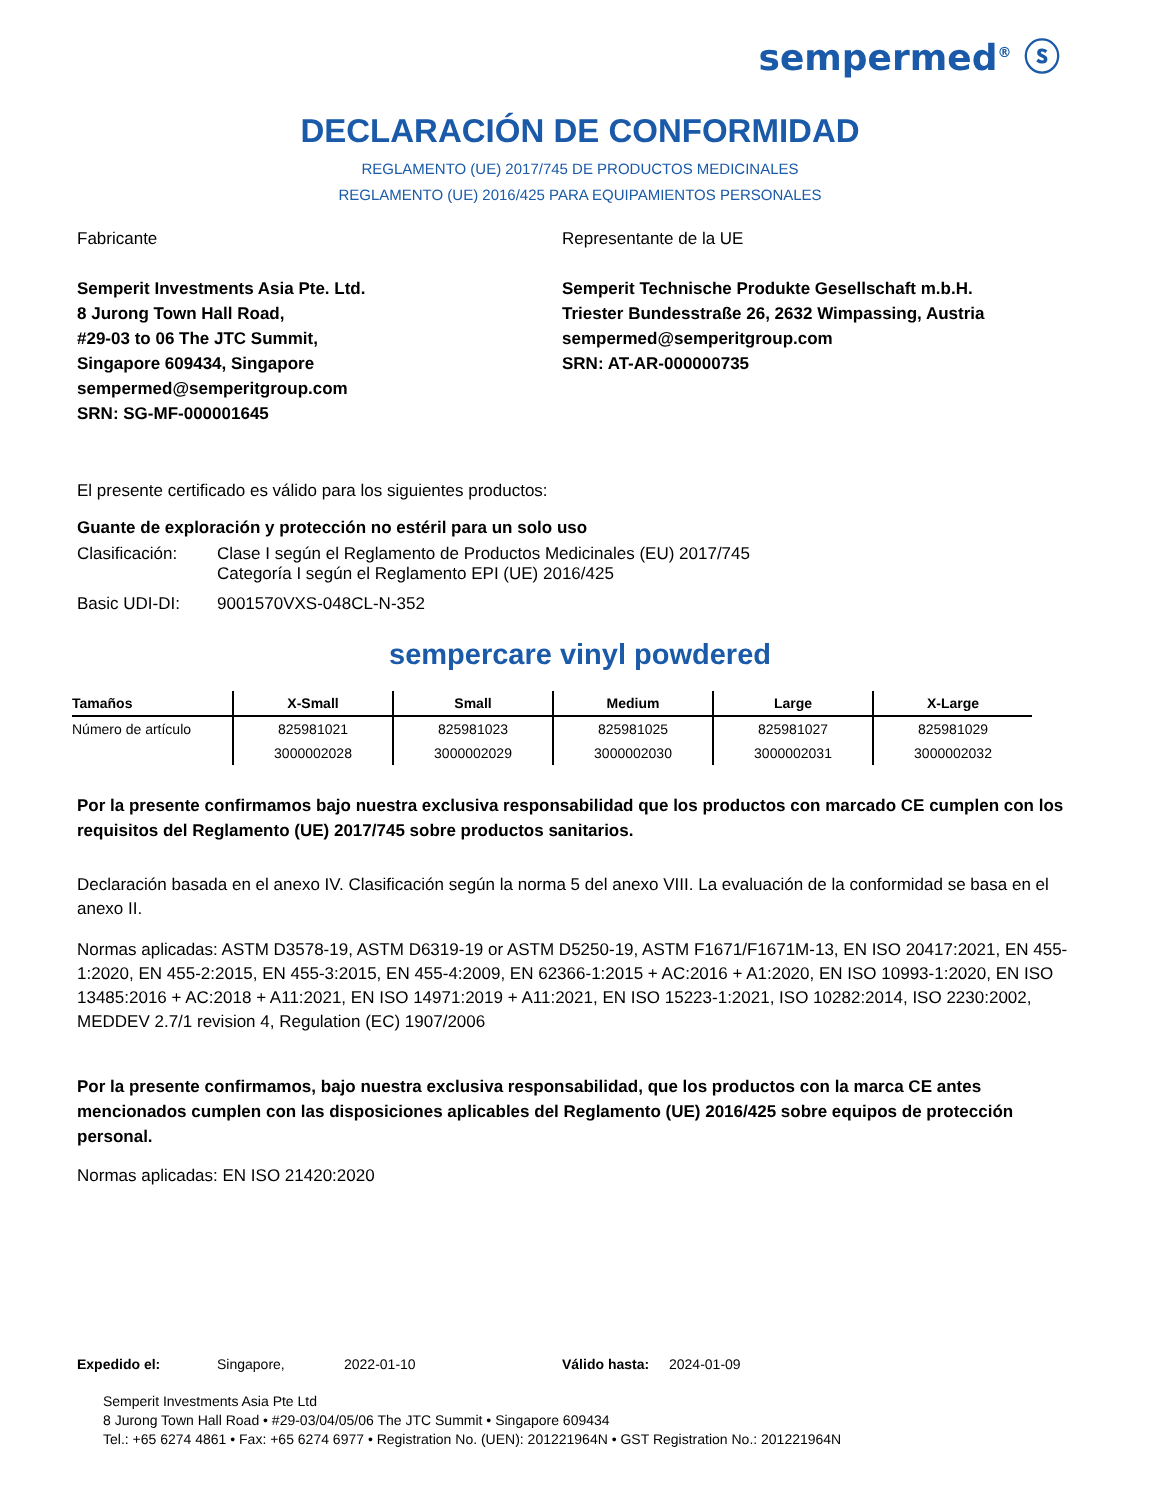sempermed<sup>®</sup> ⓢ
DECLARACIÓN DE CONFORMIDAD
REGLAMENTO (UE) 2017/745 DE PRODUCTOS MEDICINALES
REGLAMENTO (UE) 2016/425 PARA EQUIPAMIENTOS PERSONALES
Fabricante
Semperit Investments Asia Pte. Ltd.
8 Jurong Town Hall Road,
#29-03 to 06 The JTC Summit,
Singapore 609434, Singapore
sempermed@semperitgroup.com
SRN: SG-MF-000001645
Representante de la UE
Semperit Technische Produkte Gesellschaft m.b.H.
Triester Bundesstraße 26, 2632 Wimpassing, Austria
sempermed@semperitgroup.com
SRN: AT-AR-000000735
El presente certificado es válido para los siguientes productos:
Guante de exploración y protección no estéril para un solo uso
| Clasificación: | Clase I según el Reglamento de Productos Medicinales (EU) 2017/745 Categoría I según el Reglamento EPI (UE) 2016/425 |
| Basic UDI-DI: | 9001570VXS-048CL-N-352 |
sempercare vinyl powdered
| Tamaños | X-Small | Small | Medium | Large | X-Large |
| --- | --- | --- | --- | --- | --- |
| Número de artículo | 825981021 | 825981023 | 825981025 | 825981027 | 825981029 |
| | 3000002028 | 3000002029 | 3000002030 | 3000002031 | 3000002032 |
Por la presente confirmamos bajo nuestra exclusiva responsabilidad que los productos con marcado CE cumplen con los requisitos del Reglamento (UE) 2017/745 sobre productos sanitarios.
Declaración basada en el anexo IV. Clasificación según la norma 5 del anexo VIII. La evaluación de la conformidad se basa en el anexo II.
Normas aplicadas: ASTM D3578-19, ASTM D6319-19 or ASTM D5250-19, ASTM F1671/F1671M-13, EN ISO 20417:2021, EN 455-1:2020, EN 455-2:2015, EN 455-3:2015, EN 455-4:2009, EN 62366-1:2015 + AC:2016 + A1:2020, EN ISO 10993-1:2020, EN ISO 13485:2016 + AC:2018 + A11:2021, EN ISO 14971:2019 + A11:2021, EN ISO 15223-1:2021, ISO 10282:2014, ISO 2230:2002, MEDDEV 2.7/1 revision 4, Regulation (EC) 1907/2006
Por la presente confirmamos, bajo nuestra exclusiva responsabilidad, que los productos con la marca CE antes mencionados cumplen con las disposiciones aplicables del Reglamento (UE) 2016/425 sobre equipos de protección personal.
Normas aplicadas: EN ISO 21420:2020
Expedido el: Singapore, 2022-01-10 Válido hasta: 2024-01-09
Semperit Investments Asia Pte Ltd
8 Jurong Town Hall Road • #29-03/04/05/06 The JTC Summit • Singapore 609434
Tel.: +65 6274 4861 • Fax: +65 6274 6977 • Registration No. (UEN): 201221964N • GST Registration No.: 201221964N